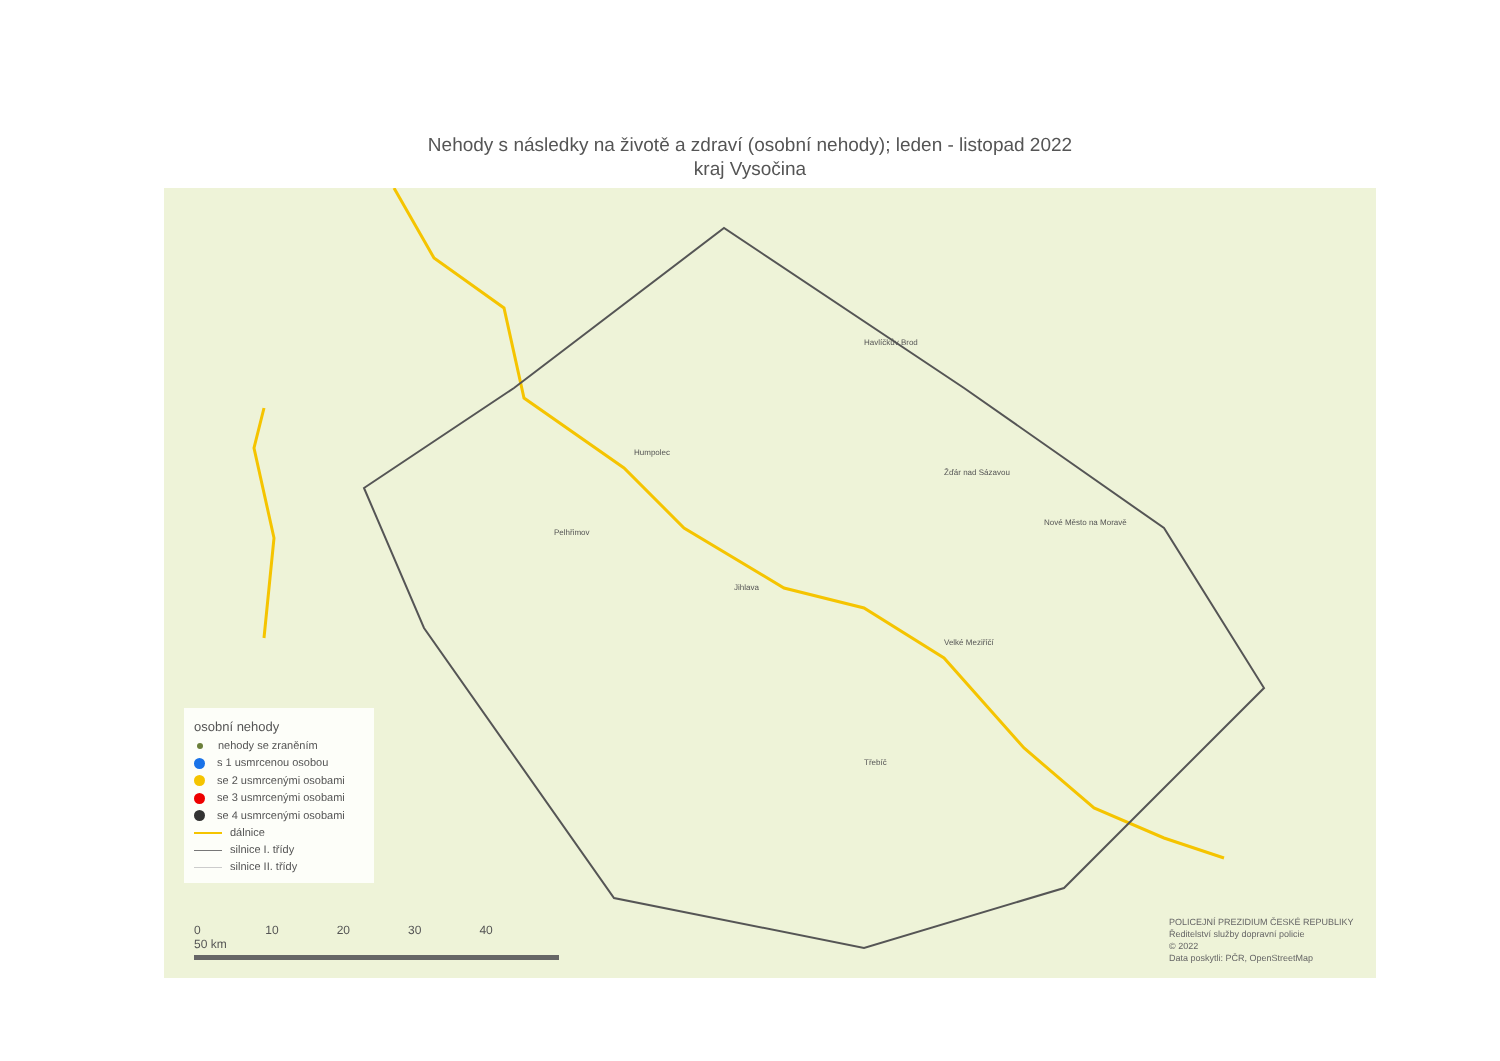Nehody s následky na životě a zdraví (osobní nehody); leden - listopad 2022
kraj Vysočina
Havlíčkův Brod
Jihlava
Velké Meziříčí
Nové Město na Moravě
Žďár nad Sázavou
Třebíč
Pelhřimov
Humpolec
osobní nehody
nehody se zraněním
s 1 usmrcenou osobou
se 2 usmrcenými osobami
se 3 usmrcenými osobami
se 4 usmrcenými osobami
dálnice
silnice I. třídy
silnice II. třídy
0 10 20 30 40 50 km
POLICEJNÍ PREZIDIUM ČESKÉ REPUBLIKY
Ředitelství služby dopravní policie
© 2022
Data poskytli: PČR, OpenStreetMap